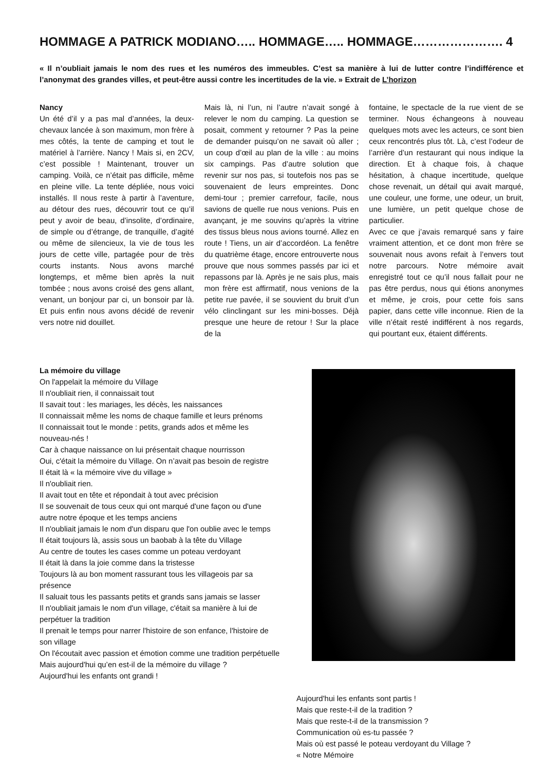HOMMAGE A PATRICK MODIANO….. HOMMAGE….. HOMMAGE…………………. 4
« Il n’oubliait jamais le nom des rues et les numéros des immeubles. C’est sa manière à lui de lutter contre l’indifférence et l’anonymat des grandes villes, et peut-être aussi contre les incertitudes de la vie. » Extrait de L’horizon
Nancy
Un été d’il y a pas mal d’années, la deux-chevaux lancée à son maximum, mon frère à mes côtés, la tente de camping et tout le matériel à l’arrière. Nancy ! Mais si, en 2CV, c’est possible ! Maintenant, trouver un camping. Voilà, ce n’était pas difficile, même en pleine ville. La tente dépliée, nous voici installés. Il nous reste à partir à l’aventure, au détour des rues, découvrir tout ce qu’il peut y avoir de beau, d’insolite, d’ordinaire, de simple ou d’étrange, de tranquille, d’agité ou même de silencieux, la vie de tous les jours de cette ville, partagée pour de très courts instants. Nous avons marché longtemps, et même bien après la nuit tombée ; nous avons croisé des gens allant, venant, un bonjour par ci, un bonsoir par là. Et puis enfin nous avons décidé de revenir vers notre nid douillet.
Mais là, ni l’un, ni l’autre n’avait songé à relever le nom du camping. La question se posait, comment y retourner ? Pas la peine de demander puisqu’on ne savait où aller ; un coup d’œil au plan de la ville : au moins six campings. Pas d’autre solution que revenir sur nos pas, si toutefois nos pas se souvenaient de leurs empreintes. Donc demi-tour ; premier carrefour, facile, nous savions de quelle rue nous venions. Puis en avançant, je me souvins qu’après la vitrine des tissus bleus nous avions tourné. Allez en route ! Tiens, un air d’accordéon. La fenêtre du quatrième étage, encore entrouverte nous prouve que nous sommes passés par ici et repassons par là. Après je ne sais plus, mais mon frère est affirmatif, nous venions de la petite rue pavée, il se souvient du bruit d’un vélo clinclingant sur les mini-bosses. Déjà presque une heure de retour ! Sur la place de la
fontaine, le spectacle de la rue vient de se terminer. Nous échangeons à nouveau quelques mots avec les acteurs, ce sont bien ceux rencontrés plus tôt. Là, c’est l’odeur de l’arrière d’un restaurant qui nous indique la direction. Et à chaque fois, à chaque hésitation, à chaque incertitude, quelque chose revenait, un détail qui avait marqué, une couleur, une forme, une odeur, un bruit, une lumière, un petit quelque chose de particulier.
Avec ce que j’avais remarqué sans y faire vraiment attention, et ce dont mon frère se souvenait nous avons refait à l’envers tout notre parcours. Notre mémoire avait enregistré tout ce qu’il nous fallait pour ne pas être perdus, nous qui étions anonymes et même, je crois, pour cette fois sans papier, dans cette ville inconnue. Rien de la ville n’était resté indifférent à nos regards, qui pourtant eux, étaient différents.
La mémoire du village
On l'appelait la mémoire du Village
Il n'oubliait rien, il connaissait tout
Il savait tout : les mariages, les décès, les naissances
Il connaissait même les noms de chaque famille et leurs prénoms
Il connaissait tout le monde : petits, grands ados et même les nouveau-nés !
Car à chaque naissance on lui présentait chaque nourrisson
Oui, c'était la mémoire du Village. On n’avait pas besoin de registre
Il était là « la mémoire vive du village »
Il n'oubliait rien.
Il avait tout en tête et répondait à tout avec précision
Il se souvenait de tous ceux qui ont marqué d'une façon ou d'une autre notre époque et les temps anciens
Il n'oubliait jamais le nom d'un disparu que l'on oublie avec le temps
Il était toujours là, assis sous un baobab à la tête du Village
Au centre de toutes les cases comme un poteau verdoyant
Il était là dans la joie comme dans la tristesse
Toujours là au bon moment rassurant tous les villageois par sa présence
Il saluait tous les passants petits et grands sans jamais se lasser
Il n'oubliait jamais le nom d'un village, c'était sa manière à lui de perpétuer la tradition
Il prenait le temps pour narrer l'histoire de son enfance, l'histoire de son village
On l'écoutait avec passion et émotion comme une tradition perpétuelle Mais aujourd'hui qu’en est-il de la mémoire du village ?
Aujourd'hui les enfants ont grandi !
Aujourd'hui les enfants sont partis !
Mais que reste-t-il de la tradition ?
Mais que reste-t-il de la transmission ?
Communication où es-tu passée ?
Mais où est passé le poteau verdoyant du Village ?
« Notre Mémoire